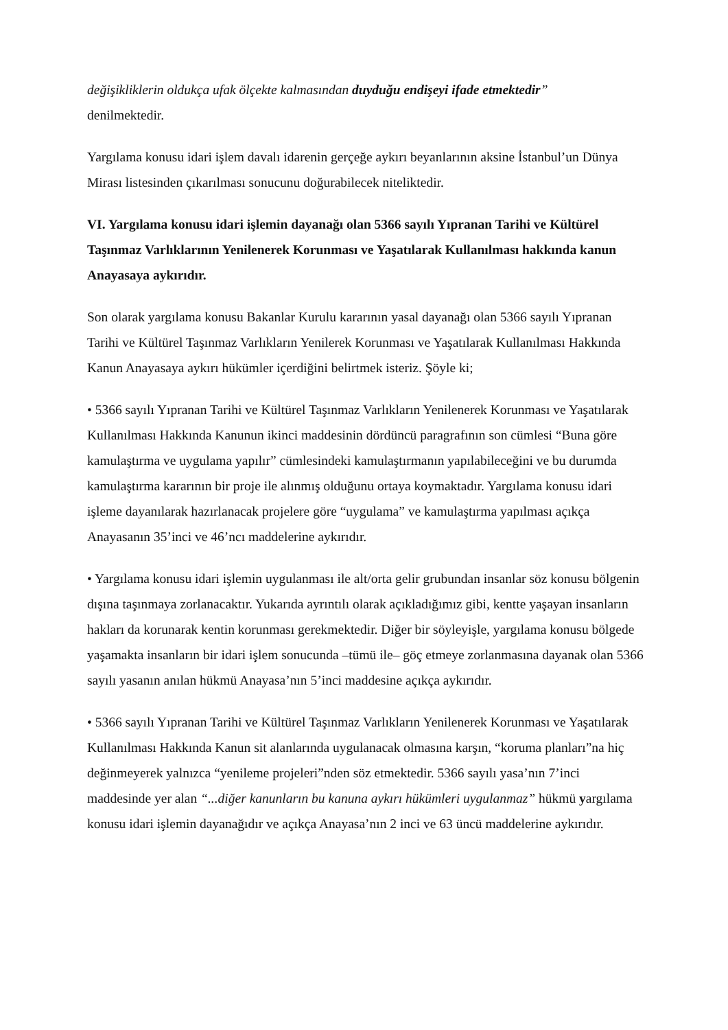değişikliklerin oldukça ufak ölçekte kalmasından duyduğu endişeyi ifade etmektedir”
denilmektedir.
Yargılama konusu idari işlem davalı idarenin gerçeğe aykırı beyanlarının aksine İstanbul’un Dünya Mirası listesinden çıkarılması sonucunu doğurabilecek niteliktedir.
VI. Yargılama konusu idari işlemin dayanağı olan 5366 sayılı Yıpranan Tarihi ve Kültürel Taşınmaz Varlıklarının Yenilenerek Korunması ve Yaşatılarak Kullanılması hakkında kanun Anayasaya aykırıdır.
Son olarak yargılama konusu Bakanlar Kurulu kararının yasal dayanağı olan 5366 sayılı Yıpranan Tarihi ve Kültürel Taşınmaz Varlıkların Yenilerek Korunması ve Yaşatılarak Kullanılması Hakkında Kanun Anayasaya aykırı hükümler içerdiğini belirtmek isteriz. Şöyle ki;
• 5366 sayılı Yıpranan Tarihi ve Kültürel Taşınmaz Varlıkların Yenilenerek Korunması ve Yaşatılarak Kullanılması Hakkında Kanunun ikinci maddesinin dördüncü paragrafının son cümlesi “Buna göre kamulaştırma ve uygulama yapılır” cümlesindeki kamulaştırmanın yapılabileceğini ve bu durumda kamulaştırma kararının bir proje ile alınmış olduğunu ortaya koymaktadır. Yargılama konusu idari işleme dayanılarak hazırlanacak projelere göre “uygulama” ve kamulaştırma yapılması açıkça Anayasanın 35’inci ve 46’ncı maddelerine aykırıdır.
• Yargılama konusu idari işlemin uygulanması ile alt/orta gelir grubundan insanlar söz konusu bölgenin dışına taşınmaya zorlanacaktır. Yukarıda ayrıntılı olarak açıkladığımız gibi, kentte yaşayan insanların hakları da korunarak kentin korunması gerekmektedir. Diğer bir söyleyişle, yargılama konusu bölgede yaşamakta insanların bir idari işlem sonucunda –tümü ile– göç etmeye zorlanmasına dayanak olan 5366 sayılı yasanın anılan hükmü Anayasa’nın 5’inci maddesine açıkça aykırıdır.
• 5366 sayılı Yıpranan Tarihi ve Kültürel Taşınmaz Varlıkların Yenilenerek Korunması ve Yaşatılarak Kullanılması Hakkında Kanun sit alanlarında uygulanacak olmasına karşın, “koruma planları”na hiç değinmeyerek yalnızca “yenileme projeleri”nden söz etmektedir. 5366 sayılı yasa’nın 7’inci maddesinde yer alan “...diğer kanunların bu kanuna aykırı hükümleri uygulanmaz” hükmü yargılama konusu idari işlemin dayanağıdır ve açıkça Anayasa’nın 2 inci ve 63 üncü maddelerine aykırıdır.